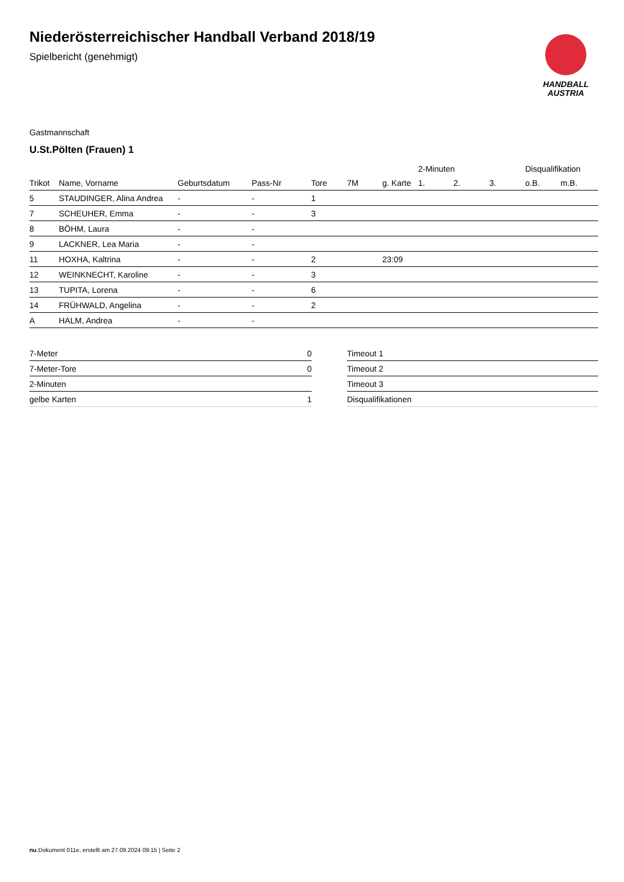Niederösterreichischer Handball Verband 2018/19
Spielbericht (genehmigt)
HANDBALL
AUSTRIA
Gastmannschaft
U.St.Pölten (Frauen) 1
| | | | | | | | 2-Minuten | | | Disqualifikation | |
| --- | --- | --- | --- | --- | --- | --- | --- | --- | --- | --- | --- |
| Trikot | Name, Vorname | Geburtsdatum | Pass-Nr | Tore | 7M | g. Karte | 1. | 2. | 3. | o.B. | m.B. |
| 5 | STAUDINGER, Alina Andrea | - | - | 1 | | | | | | | |
| 7 | SCHEUHER, Emma | - | - | 3 | | | | | | | |
| 8 | BÖHM, Laura | - | - | | | | | | | | |
| 9 | LACKNER, Lea Maria | - | - | | | | | | | | |
| 11 | HOXHA, Kaltrina | - | - | 2 | | 23:09 | | | | | |
| 12 | WEINKNECHT, Karoline | - | - | 3 | | | | | | | |
| 13 | TUPITA, Lorena | - | - | 6 | | | | | | | |
| 14 | FRÜHWALD, Angelina | - | - | 2 | | | | | | | |
| A | HALM, Andrea | - | - | | | | | | | | |
| 7-Meter | 0 |
| 7-Meter-Tore | 0 |
| 2-Minuten | |
| gelbe Karten | 1 |
| Timeout 1 |
| Timeout 2 |
| Timeout 3 |
| Disqualifikationen |
nu.Dokument 011e, erstellt am 27.09.2024 09:15 | Seite 2